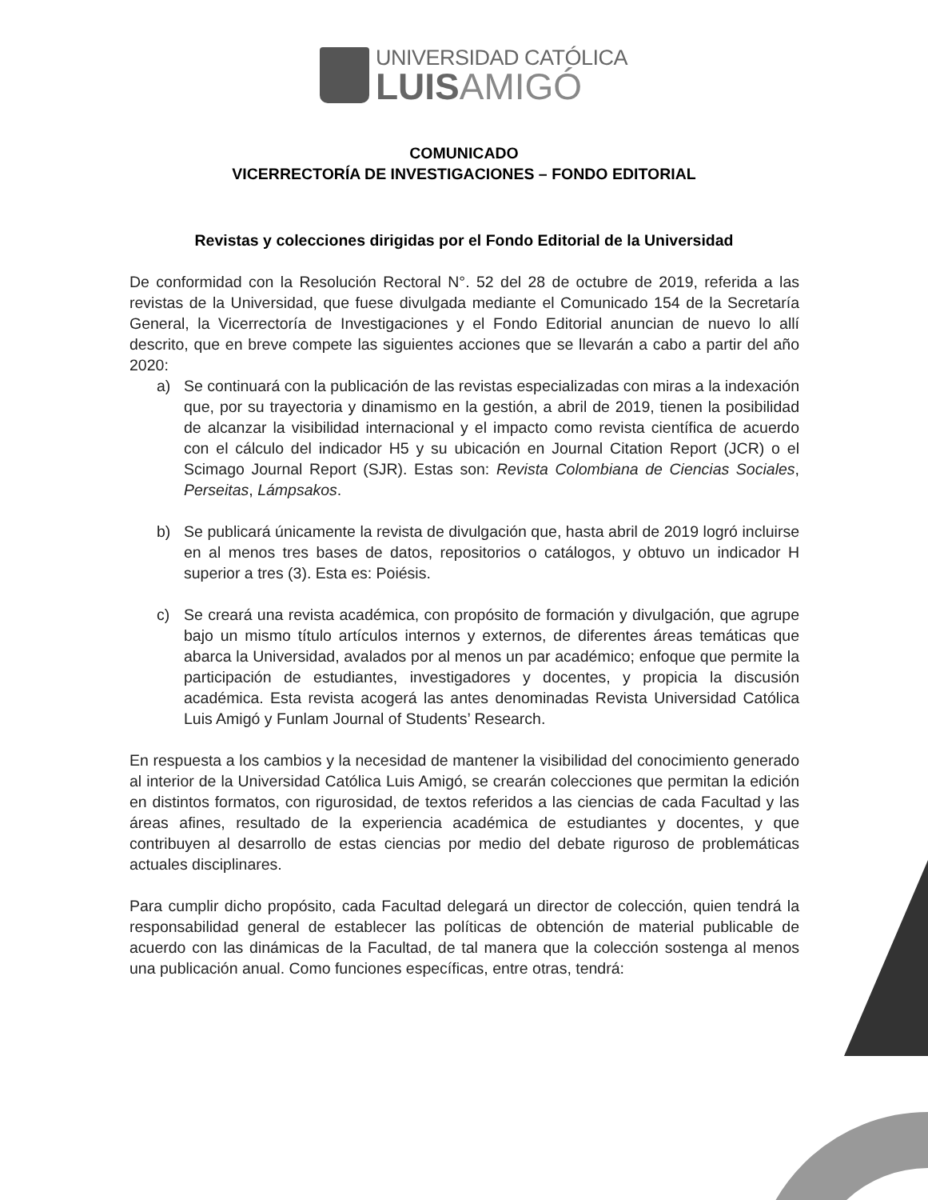UNIVERSIDAD CATÓLICA
LUISAMIGÓ
COMUNICADO
VICERRECTORÍA DE INVESTIGACIONES – FONDO EDITORIAL
Revistas y colecciones dirigidas por el Fondo Editorial de la Universidad
De conformidad con la Resolución Rectoral N°. 52 del 28 de octubre de 2019, referida a las revistas de la Universidad, que fuese divulgada mediante el Comunicado 154 de la Secretaría General, la Vicerrectoría de Investigaciones y el Fondo Editorial anuncian de nuevo lo allí descrito, que en breve compete las siguientes acciones que se llevarán a cabo a partir del año 2020:
a) Se continuará con la publicación de las revistas especializadas con miras a la indexación que, por su trayectoria y dinamismo en la gestión, a abril de 2019, tienen la posibilidad de alcanzar la visibilidad internacional y el impacto como revista científica de acuerdo con el cálculo del indicador H5 y su ubicación en Journal Citation Report (JCR) o el Scimago Journal Report (SJR). Estas son: Revista Colombiana de Ciencias Sociales, Perseitas, Lámpsakos.
b) Se publicará únicamente la revista de divulgación que, hasta abril de 2019 logró incluirse en al menos tres bases de datos, repositorios o catálogos, y obtuvo un indicador H superior a tres (3). Esta es: Poiésis.
c) Se creará una revista académica, con propósito de formación y divulgación, que agrupe bajo un mismo título artículos internos y externos, de diferentes áreas temáticas que abarca la Universidad, avalados por al menos un par académico; enfoque que permite la participación de estudiantes, investigadores y docentes, y propicia la discusión académica. Esta revista acogerá las antes denominadas Revista Universidad Católica Luis Amigó y Funlam Journal of Students’ Research.
En respuesta a los cambios y la necesidad de mantener la visibilidad del conocimiento generado al interior de la Universidad Católica Luis Amigó, se crearán colecciones que permitan la edición en distintos formatos, con rigurosidad, de textos referidos a las ciencias de cada Facultad y las áreas afines, resultado de la experiencia académica de estudiantes y docentes, y que contribuyen al desarrollo de estas ciencias por medio del debate riguroso de problemáticas actuales disciplinares.
Para cumplir dicho propósito, cada Facultad delegará un director de colección, quien tendrá la responsabilidad general de establecer las políticas de obtención de material publicable de acuerdo con las dinámicas de la Facultad, de tal manera que la colección sostenga al menos una publicación anual. Como funciones específicas, entre otras, tendrá: